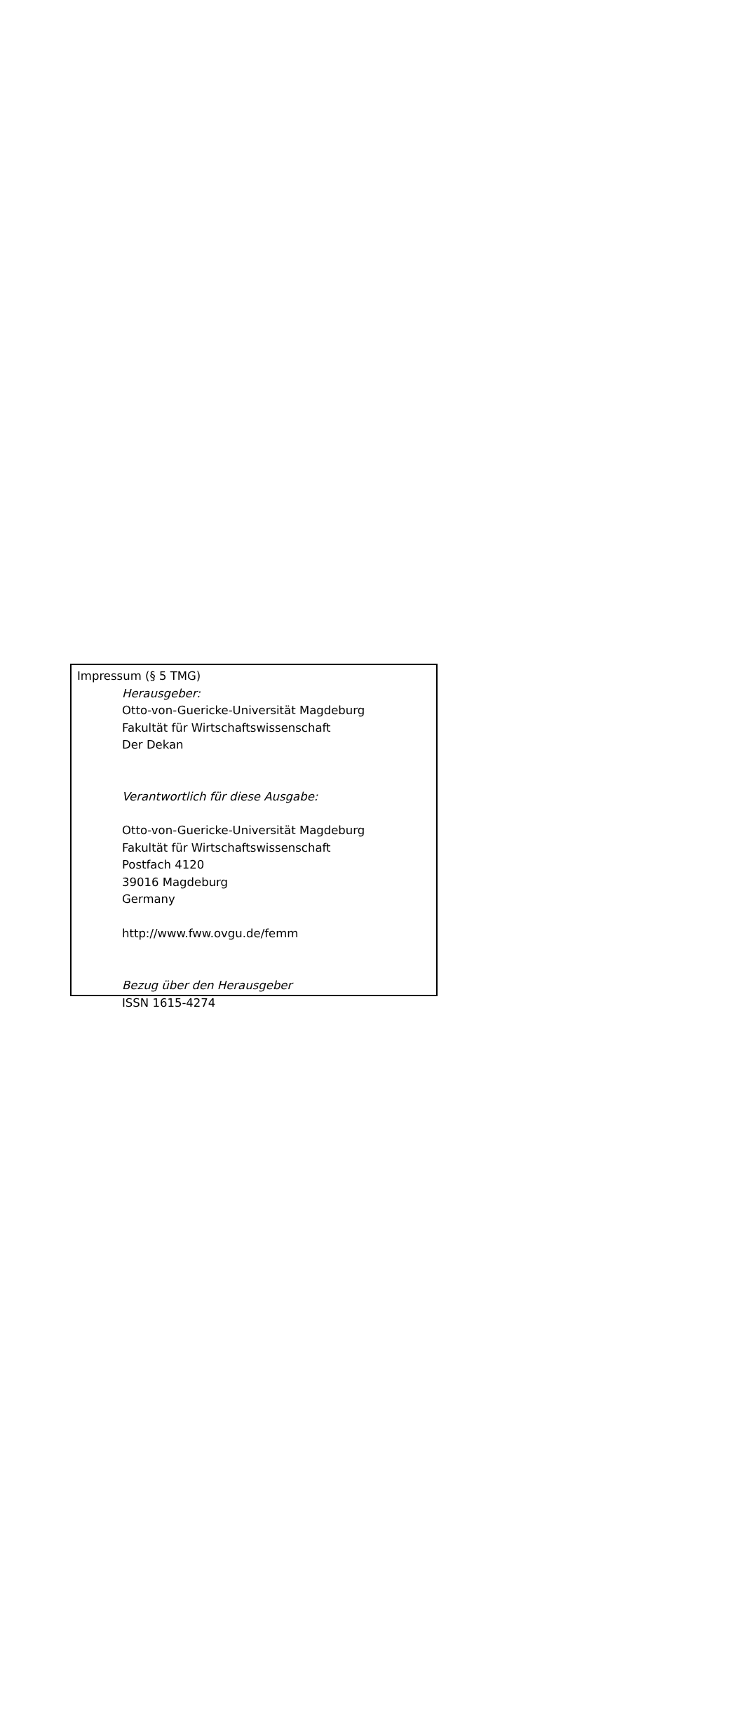Impressum (§ 5 TMG)
Herausgeber:
Otto-von-Guericke-Universität Magdeburg
Fakultät für Wirtschaftswissenschaft
Der Dekan
Verantwortlich für diese Ausgabe:
Otto-von-Guericke-Universität Magdeburg
Fakultät für Wirtschaftswissenschaft
Postfach 4120
39016 Magdeburg
Germany
http://www.fww.ovgu.de/femm
Bezug über den Herausgeber
ISSN 1615-4274